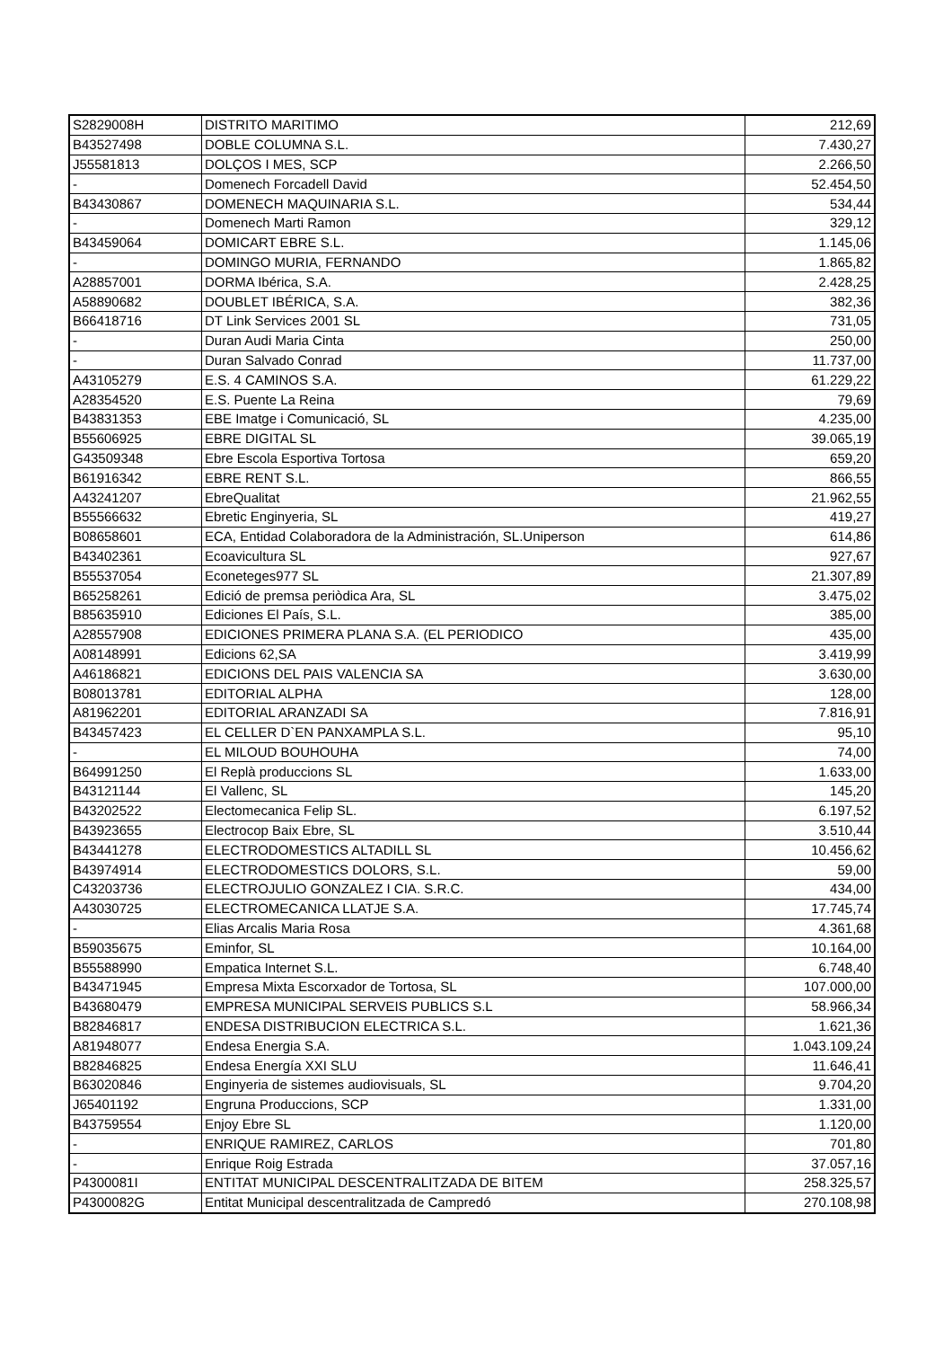| S2829008H | DISTRITO MARITIMO | 212,69 |
| B43527498 | DOBLE COLUMNA S.L. | 7.430,27 |
| J55581813 | DOLÇOS I MES, SCP | 2.266,50 |
| - | Domenech Forcadell David | 52.454,50 |
| B43430867 | DOMENECH MAQUINARIA S.L. | 534,44 |
| - | Domenech Marti Ramon | 329,12 |
| B43459064 | DOMICART EBRE S.L. | 1.145,06 |
| - | DOMINGO MURIA, FERNANDO | 1.865,82 |
| A28857001 | DORMA Ibérica, S.A. | 2.428,25 |
| A58890682 | DOUBLET IBÉRICA, S.A. | 382,36 |
| B66418716 | DT Link Services 2001 SL | 731,05 |
| - | Duran Audi Maria Cinta | 250,00 |
| - | Duran Salvado Conrad | 11.737,00 |
| A43105279 | E.S. 4 CAMINOS S.A. | 61.229,22 |
| A28354520 | E.S. Puente La Reina | 79,69 |
| B43831353 | EBE Imatge i Comunicació, SL | 4.235,00 |
| B55606925 | EBRE DIGITAL SL | 39.065,19 |
| G43509348 | Ebre Escola Esportiva Tortosa | 659,20 |
| B61916342 | EBRE RENT S.L. | 866,55 |
| A43241207 | EbreQualitat | 21.962,55 |
| B55566632 | Ebretic Enginyeria, SL | 419,27 |
| B08658601 | ECA, Entidad Colaboradora de la Administración, SL.Uniperson | 614,86 |
| B43402361 | Ecoavicultura SL | 927,67 |
| B55537054 | Econeteges977 SL | 21.307,89 |
| B65258261 | Edició de premsa periòdica Ara, SL | 3.475,02 |
| B85635910 | Ediciones El País, S.L. | 385,00 |
| A28557908 | EDICIONES PRIMERA PLANA S.A. (EL PERIODICO | 435,00 |
| A08148991 | Edicions 62,SA | 3.419,99 |
| A46186821 | EDICIONS DEL PAIS VALENCIA SA | 3.630,00 |
| B08013781 | EDITORIAL ALPHA | 128,00 |
| A81962201 | EDITORIAL ARANZADI SA | 7.816,91 |
| B43457423 | EL CELLER D`EN PANXAMPLA S.L. | 95,10 |
| - | EL MILOUD BOUHOUHA | 74,00 |
| B64991250 | El Replà produccions SL | 1.633,00 |
| B43121144 | El Vallenc, SL | 145,20 |
| B43202522 | Electomecanica Felip SL. | 6.197,52 |
| B43923655 | Electrocop Baix Ebre, SL | 3.510,44 |
| B43441278 | ELECTRODOMESTICS ALTADILL SL | 10.456,62 |
| B43974914 | ELECTRODOMESTICS DOLORS, S.L. | 59,00 |
| C43203736 | ELECTROJULIO GONZALEZ I CIA. S.R.C. | 434,00 |
| A43030725 | ELECTROMECANICA LLATJE S.A. | 17.745,74 |
| - | Elias Arcalis Maria Rosa | 4.361,68 |
| B59035675 | Eminfor, SL | 10.164,00 |
| B55588990 | Empatica Internet S.L. | 6.748,40 |
| B43471945 | Empresa Mixta Escorxador de Tortosa, SL | 107.000,00 |
| B43680479 | EMPRESA MUNICIPAL SERVEIS PUBLICS S.L | 58.966,34 |
| B82846817 | ENDESA DISTRIBUCION ELECTRICA S.L. | 1.621,36 |
| A81948077 | Endesa Energia S.A. | 1.043.109,24 |
| B82846825 | Endesa Energía XXI SLU | 11.646,41 |
| B63020846 | Enginyeria de sistemes audiovisuals, SL | 9.704,20 |
| J65401192 | Engruna Produccions, SCP | 1.331,00 |
| B43759554 | Enjoy Ebre SL | 1.120,00 |
| - | ENRIQUE RAMIREZ, CARLOS | 701,80 |
| - | Enrique Roig Estrada | 37.057,16 |
| P4300081I | ENTITAT MUNICIPAL DESCENTRALITZADA DE BITEM | 258.325,57 |
| P4300082G | Entitat Municipal descentralitzada de Campredó | 270.108,98 |